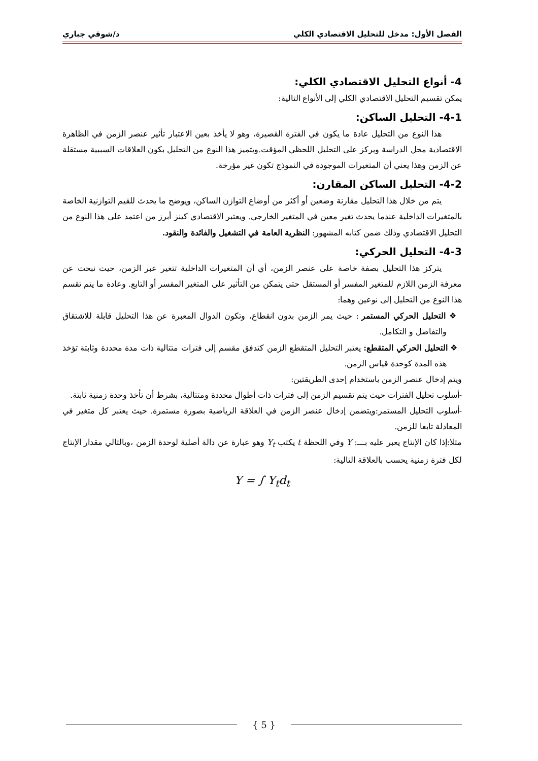الفصل الأول: مدخل للتحليل الاقتصادي الكلي د/شوقي جباري
4- أنواع التحليل الاقتصادي الكلي:
يمكن تقسيم التحليل الاقتصادي الكلي إلى الأنواع التالية:
4-1- التحليل الساكن:
هذا النوع من التحليل عادة ما يكون في الفترة القصيرة، وهو لا يأخذ بعين الاعتبار تأثير عنصر الزمن في الظاهرة الاقتصادية محل الدراسة ويركز على التحليل اللحظي المؤقت.ويتميز هذا النوع من التحليل بكون العلاقات السببية مستقلة عن الزمن وهذا يعني أن المتغيرات الموجودة في النموذج تكون غير مؤرخة.
4-2- التحليل الساكن المقارن:
يتم من خلال هذا التحليل مقارنة وضعين أو أكثر من أوضاع التوازن الساكن، ويوضح ما يحدث للقيم التوازنية الخاصة بالمتغيرات الداخلية عندما يحدث تغير معين في المتغير الخارجي. ويعتبر الاقتصادي كينز أبرز من اعتمد على هذا النوع من التحليل الاقتصادي وذلك ضمن كتابه المشهور: النظرية العامة في التشغيل والفائدة والنقود.
4-3- التحليل الحركي:
يتركز هذا التحليل بصفة خاصة على عنصر الزمن، أي أن المتغيرات الداخلية تتغير عبر الزمن، حيث نبحث عن معرفة الزمن اللازم للمتغير المفسر أو المستقل حتى يتمكن من التأثير على المتغير المفسر أو التابع. وعادة ما يتم تقسم هذا النوع من التحليل إلى نوعين وهما:
❖ التحليل الحركي المستمر : حيث يمر الزمن بدون انقطاع، وتكون الدوال المعبرة عن هذا التحليل قابلة للاشتقاق والتفاضل و التكامل.
❖ التحليل الحركي المتقطع: يعتبر التحليل المتقطع الزمن كتدفق مقسم إلى فترات متتالية ذات مدة محددة وثابتة تؤخذ هذه المدة كوحدة قياس الزمن.
ويتم إدخال عنصر الزمن باستخدام إحدى الطريقتين:
-أسلوب تحليل الفترات حيث يتم تقسيم الزمن إلى فترات ذات أطوال محددة ومتتالية، بشرط أن تأخذ وحدة زمنية ثابتة.
-أسلوب التحليل المستمر:ويتضمن إدخال عنصر الزمن في العلاقة الرياضية بصورة مستمرة. حيث يعتبر كل متغير في المعادلة تابعا للزمن.
مثلا:إذا كان الإنتاج يعبر عليه بـــ: Y وفي اللحظة t يكتب Y<sub>t</sub> وهو عبارة عن دالة أصلية لوحدة الزمن ،وبالتالي مقدار الإنتاج لكل فترة زمنية يحسب بالعلاقة التالية:
Y = ∫ Y<sub>t</sub>d<sub>t</sub>
{ 5 }